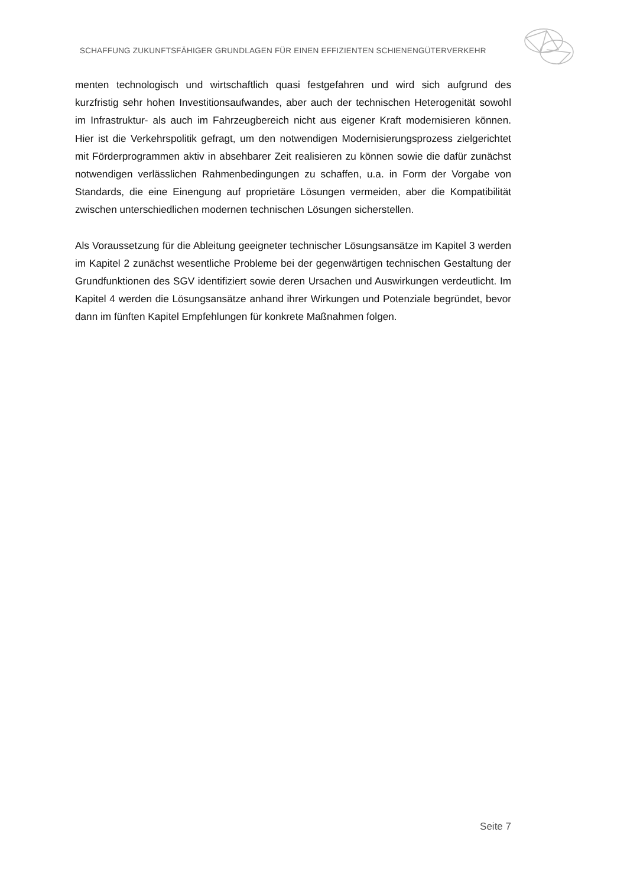SCHAFFUNG ZUKUNFTSFÄHIGER GRUNDLAGEN FÜR EINEN EFFIZIENTEN SCHIENENGÜTERVERKEHR
menten technologisch und wirtschaftlich quasi festgefahren und wird sich aufgrund des kurzfristig sehr hohen Investitionsaufwandes, aber auch der technischen Hete­rogenität sowohl im Infrastruktur- als auch im Fahrzeugbereich nicht aus eigener Kraft modernisieren können. Hier ist die Verkehrspolitik gefragt, um den notwendi­gen Modernisierungsprozess zielgerichtet mit Förderprogrammen aktiv in absehba­rer Zeit realisieren zu können sowie die dafür zunächst notwendigen verlässlichen Rahmenbedingungen zu schaffen, u.a. in Form der Vorgabe von Standards, die eine Einengung auf proprietäre Lösungen vermeiden, aber die Kompatibilität zwischen unterschiedlichen modernen technischen Lösungen sicherstellen.
Als Voraussetzung für die Ableitung geeigneter technischer Lösungsansätze im Kapi­tel 3 werden im Kapitel 2 zunächst wesentliche Probleme bei der gegenwärtigen technischen Gestaltung der Grundfunktionen des SGV identifiziert sowie deren Ur­sachen und Auswirkungen verdeutlicht. Im Kapitel 4 werden die Lösungsansätze anhand ihrer Wirkungen und Potenziale begründet, bevor dann im fünften Kapitel Empfehlungen für konkrete Maßnahmen folgen.
Seite 7